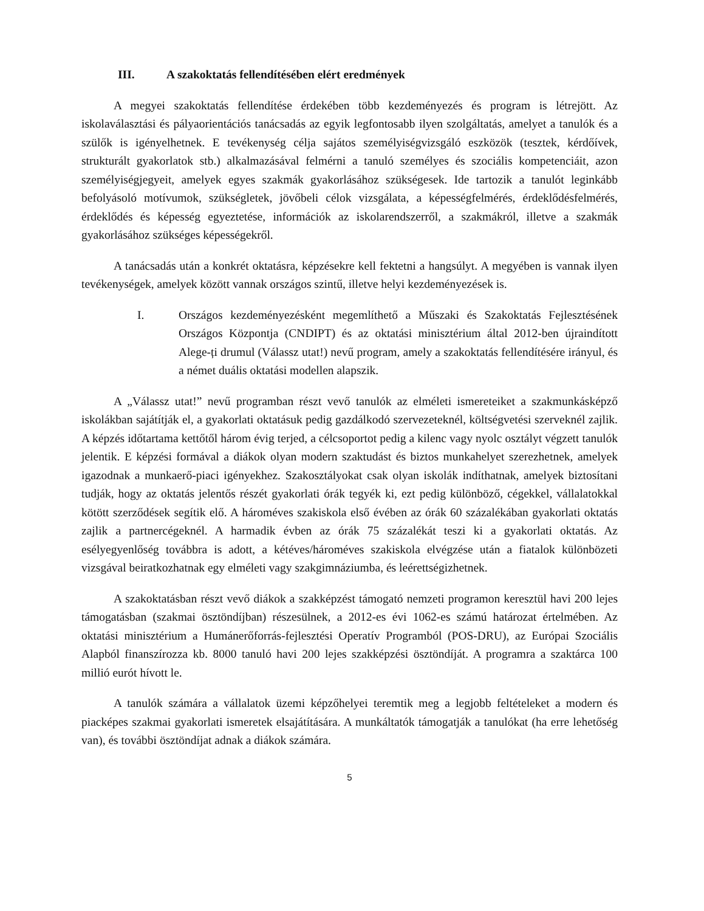III. A szakoktatás fellendítésében elért eredmények
A megyei szakoktatás fellendítése érdekében több kezdeményezés és program is létrejött. Az iskolaválasztási és pályaorientációs tanácsadás az egyik legfontosabb ilyen szolgáltatás, amelyet a tanulók és a szülők is igényelhetnek. E tevékenység célja sajátos személyiségvizsgáló eszközök (tesztek, kérdőívek, strukturált gyakorlatok stb.) alkalmazásával felmérni a tanuló személyes és szociális kompetenciáit, azon személyiségjegyeit, amelyek egyes szakmák gyakorlásához szükségesek. Ide tartozik a tanulót leginkább befolyásoló motívumok, szükségletek, jövőbeli célok vizsgálata, a képességfelmérés, érdeklődésfelmérés, érdeklődés és képesség egyeztetése, információk az iskolarendszerről, a szakmákról, illetve a szakmák gyakorlásához szükséges képességekről.
A tanácsadás után a konkrét oktatásra, képzésekre kell fektetni a hangsúlyt. A megyében is vannak ilyen tevékenységek, amelyek között vannak országos szintű, illetve helyi kezdeményezések is.
I. Országos kezdeményezésként megemlíthető a Műszaki és Szakoktatás Fejlesztésének Országos Központja (CNDIPT) és az oktatási minisztérium által 2012-ben újraindított Alege-ți drumul (Válassz utat!) nevű program, amely a szakoktatás fellendítésére irányul, és a német duális oktatási modellen alapszik.
A „Válassz utat!” nevű programban részt vevő tanulók az elméleti ismereteiket a szakmunkásképző iskolákban sajátítják el, a gyakorlati oktatásuk pedig gazdálkodó szervezeteknél, költségvetési szerveknél zajlik. A képzés időtartama kettőtől három évig terjed, a célcsoportot pedig a kilenc vagy nyolc osztályt végzett tanulók jelentik. E képzési formával a diákok olyan modern szaktudást és biztos munkahelyet szerezhetnek, amelyek igazodnak a munkaerő-piaci igényekhez. Szakosztályokat csak olyan iskolák indíthatnak, amelyek biztosítani tudják, hogy az oktatás jelentős részét gyakorlati órák tegyék ki, ezt pedig különböző, cégekkel, vállalatokkal kötött szerződések segítik elő. A hároméves szakiskola első évében az órák 60 százalékában gyakorlati oktatás zajlik a partnercégeknél. A harmadik évben az órák 75 százalékát teszi ki a gyakorlati oktatás. Az esélyegyenlőség továbbra is adott, a kétéves/hároméves szakiskola elvégzése után a fiatalok különbözeti vizsgával beiratkozhatnak egy elméleti vagy szakgimnáziumba, és leérettségizhetnek.
A szakoktatásban részt vevő diákok a szakképzést támogató nemzeti programon keresztül havi 200 lejes támogatásban (szakmai ösztöndíjban) részesülnek, a 2012-es évi 1062-es számú határozat értelmében. Az oktatási minisztérium a Humánerőforrás-fejlesztési Operatív Programból (POS-DRU), az Európai Szociális Alapból finanszírozza kb. 8000 tanuló havi 200 lejes szakképzési ösztöndíját. A programra a szaktárca 100 millió eurót hívott le.
A tanulók számára a vállalatok üzemi képzőhelyei teremtik meg a legjobb feltételeket a modern és piacképes szakmai gyakorlati ismeretek elsajátítására. A munkáltatók támogatják a tanulókat (ha erre lehetőség van), és további ösztöndíjat adnak a diákok számára.
5